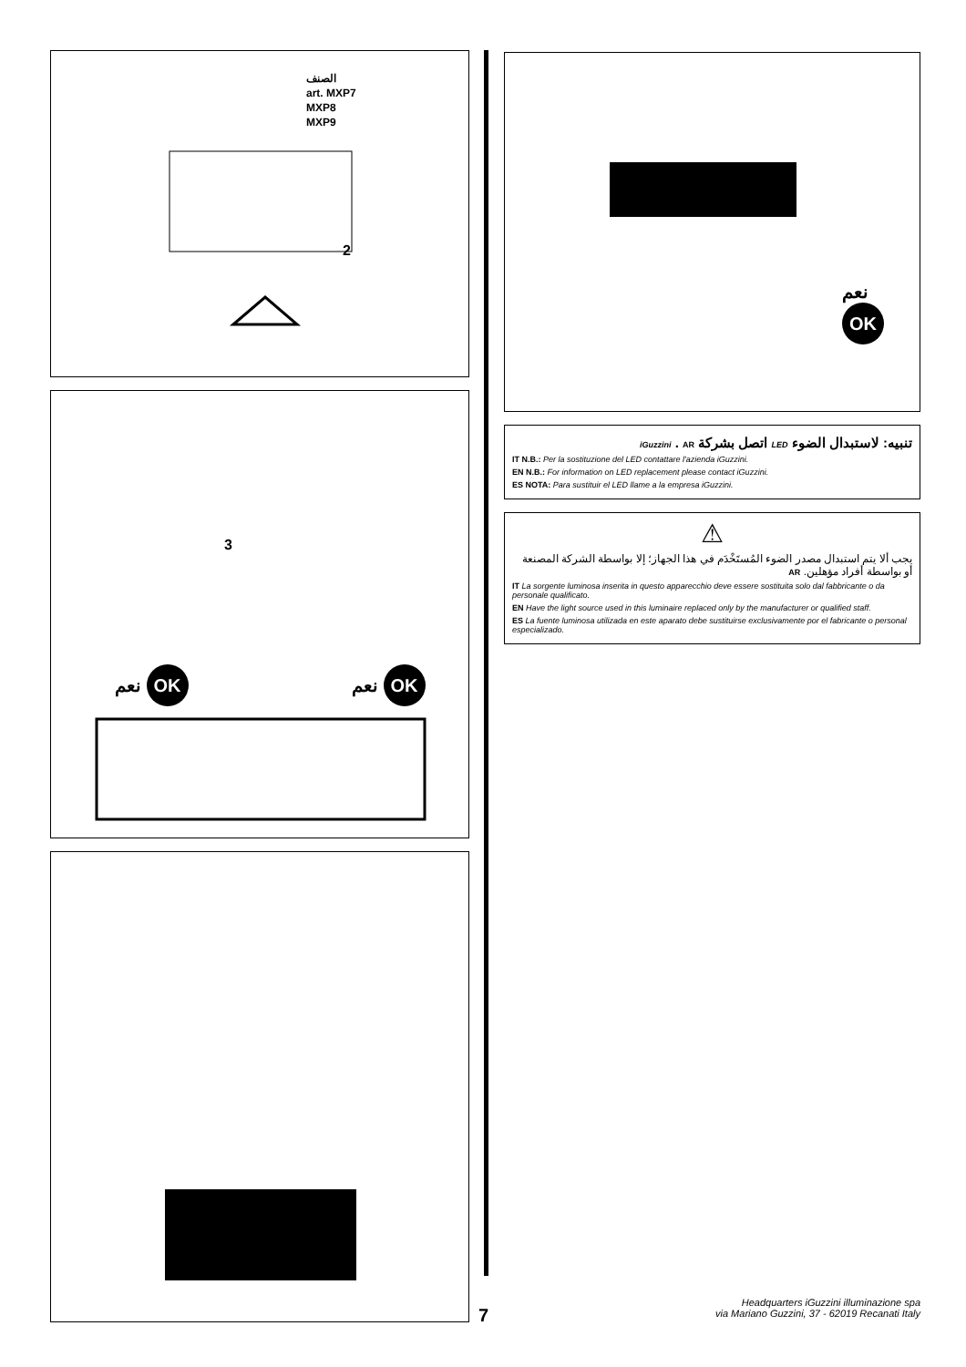الصنف
art. MXP7
MXP8
MXP9
2
3
نعم OK نعم OK
نعم
OK
تنبيه: لاستبدال الضوء LED اتصل بشركة iGuzzini . AR
IT N.B.: Per la sostituzione del LED contattare l'azienda iGuzzini.
EN N.B.: For information on LED replacement please contact iGuzzini.
ES NOTA: Para sustituir el LED llame a la empresa iGuzzini.
⚠
يجب ألا يتم استبدال مصدر الضوء المُستَخْدَم في هذا الجهاز؛ إلا بواسطة الشركة المصنعة أو بواسطة أفراد مؤهلين. AR
IT La sorgente luminosa inserita in questo apparecchio deve essere sostituita solo dal fabbricante o da personale qualificato.
EN Have the light source used in this luminaire replaced only by the manufacturer or qualified staff.
ES La fuente luminosa utilizada en este aparato debe sustituirse exclusivamente por el fabricante o personal especializado.
7
Headquarters iGuzzini illuminazione spa
via Mariano Guzzini, 37 - 62019 Recanati Italy